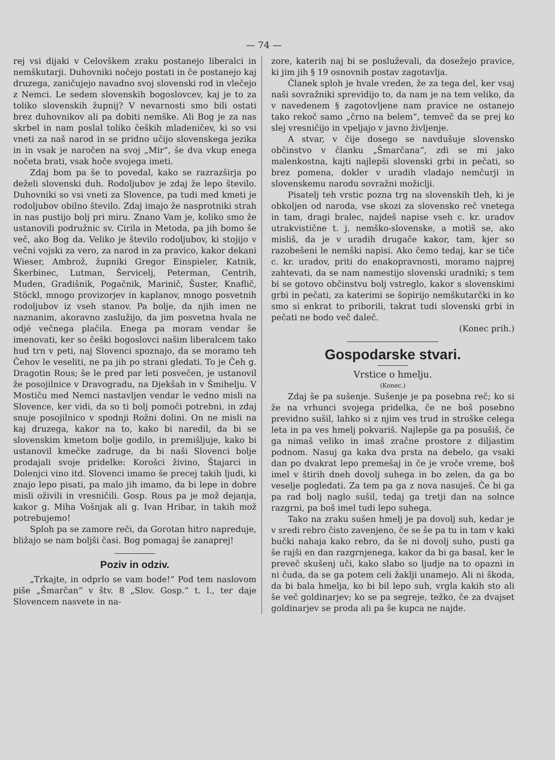— 74 —
rej vsi dijaki v Celovškem zraku postanejo liberalci in nemškutarji. Duhovniki nočejo postati in če postanejo kaj druzega, zaničujejo navadno svoj slovenski rod in vlečejo z Nemci. Le sedem slovenskih bogoslovcev, kaj je to za toliko slovenskih župnij? V nevarnosti smo bili ostati brez duhovnikov ali pa dobiti nemške. Ali Bog je za nas skrbel in nam poslal toliko čeških mladeničev, ki so vsi vneti za naš narod in se pridno učijo slovenskega jezika in in vsak je naročen na svoj „Mir“, še dva vkup enega nočeta brati, vsak hoče svojega imeti.
Zdaj bom pa še to povedal, kako se razrazširja po deželi slovenski duh. Rodoljubov je zdaj že lepo število. Duhovniki so vsi vneti za Slovence, pa tudi med kmeti je rodoljubov obilno število. Zdaj imajo že nasprotniki strah in nas pustijo bolj pri miru. Znano Vam je, koliko smo že ustanovili podružnic sv. Cirila in Metoda, pa jih bomo še več, ako Bog da. Veliko je število rodoljubov, ki stojijo v večni vojski za vero, za narod in za pravico, kakor dekani Wieser, Ambrož, župniki Gregor Einspieler, Katnik, Škerbinec, Lutman, Šervicelj, Peterman, Centrih, Muden, Gradišnik, Pogačnik, Marinič, Šuster, Knaflič, Stöckl, mnogo provizorjev in kaplanov, mnogo posvetnih rodoljubov iz vseh stanov. Pa bolje, da njih imen ne naznanim, akoravno zaslužijo, da jim posvetna hvala ne odjé večnega plačila. Enega pa moram vendar še imenovati, ker so češki bogoslovci našim liberalcem tako hud trn v peti, naj Slovenci spoznajo, da se moramo teh Čehov le veseliti, ne pa jih po strani gledati. To je Čeh g. Dragotin Rous; še le pred par leti posvečen, je ustanovil že posojilnice v Dravogradu, na Djekšah in v Šmihelju. V Mostiču med Nemci nastavljen vendar le vedno misli na Slovence, ker vidi, da so ti bolj pomoči potrebni, in zdaj snuje posojilnico v spodnji Rožni dolini. On ne misli na kaj druzega, kakor na to, kako bi naredil, da bi se slovenskim kmetom bolje godilo, in premišljuje, kako bi ustanovil kmečke zadruge, da bi naši Slovenci bolje prodajali svoje pridelke: Korošci živino, Štajarci in Dolenjci vino itd. Slovenci imamo še precej takih ljudi, ki znajo lepo pisati, pa malo jih imamo, da bi lepe in dobre misli oživili in vresničili. Gosp. Rous pa je mož dejanja, kakor g. Miha Vošnjak ali g. Ivan Hribar, in takih mož potrebujemo!
Sploh pa se zamore reči, da Gorotan hitro napreduje, bližajo se nam boljši časi. Bog pomagaj še zanaprej!
Poziv in odziv.
„Trkajte, in odprlo se vam bode!“ Pod tem naslovom piše „Šmarčan“ v štv. 8 „Slov. Gosp.“ t. l., ter daje Slovencem nasvete in na-
zore, katerih naj bi se posluževali, da dosežejo pravice, ki jim jih § 19 osnovnih postav zagotavlja.
Članek sploh je hvale vreden, že za tega del, ker vsaj naši sovražniki sprevidijo to, da nam je na tem veliko, da v navedenem § zagotovljene nam pravice ne ostanejo tako rekoč samo „črno na belem“, temveč da se prej ko slej vresničijo in vpeljajo v javno življenje.
A stvar, v čije dosego se navdušuje slovensko občinstvo v članku „Šmarčana“, zdi se mi jako malenkostna, kajti najlepši slovenski grbi in pečati, so brez pomena, dokler v uradih vladajo nemčurji in slovenskemu narodu sovražni možiclji.
Pisatelj teh vrstic pozna trg na slovenskih tleh, ki je obkoljen od naroda, vse skozi za slovensko reč vnetega in tam, dragi bralec, najdeš napise vseh c. kr. uradov utrakvistične t. j. nemško-slovenske, a motiš se, ako misliš, da je v uradih drugače kakor, tam, kjer so razobešeni le nemški napisi. Ako čemo tedaj, kar se tiče c. kr. uradov, priti do enakopravnosti, moramo najprej zahtevati, da se nam namestijo slovenski uradniki; s tem bi se gotovo občinstvu bolj vstreglo, kakor s slovenskimi grbi in pečati, za katerimi se šopirijo nemškutarčki in ko smo si enkrat to priborili, takrat tudi slovenski grbi in pečati ne bodo več daleč.
(Konec prih.)
Gospodarske stvari.
Vrstice o hmelju.
(Konec.)
Zdaj še pa sušenje. Sušenje je pa posebna reč; ko si že na vrhunci svojega pridelka, če ne boš posebno previdno sušil, lahko si z njim ves trud in stroške celega leta in pa ves hmelj pokvariš. Najlepše ga pa posušiš, če ga nimaš veliko in imaš zračne prostore z diljastim podnom. Nasuj ga kaka dva prsta na debelo, ga vsaki dan po dvakrat lepo premešaj in če je vroče vreme, boš imel v štirih dneh dovolj suhega in bo zelen, da ga bo veselje pogledati. Za tem pa ga z nova nasuješ. Če bi ga pa rad bolj naglo sušil, tedaj ga tretji dan na solnce razgrni, pa boš imel tudi lepo suhega.
Tako na zraku sušen hmelj je pa dovolj suh, kedar je v sredi rebro čisto zavenjeno, če se še pa tu in tam v kaki bučki nahaja kako rebro, da še ni dovolj suho, pusti ga še rajši en dan razgrnjenega, kakor da bi ga basal, ker le preveč skušenj uči, kako slabo so ljudje na to opazni in ni čuda, da se ga potem celi žaklji unamejo. Ali ni škoda, da bi bala hmelja, ko bi bil lepo suh, vrgla kakih sto ali še več goldinarjev; ko se pa segreje, težko, če za dvajset goldinarjev se proda ali pa še kupca ne najde.